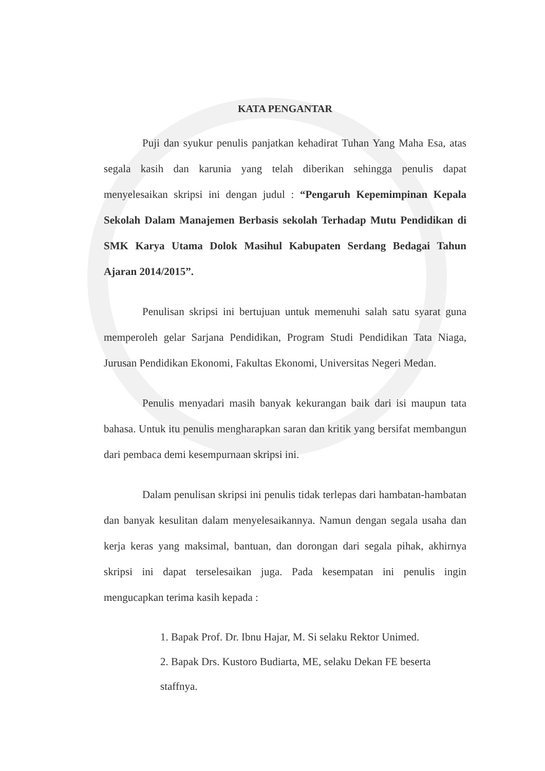KATA PENGANTAR
Puji dan syukur penulis panjatkan kehadirat Tuhan Yang Maha Esa, atas segala kasih dan karunia yang telah diberikan sehingga penulis dapat menyelesaikan skripsi ini dengan judul : “Pengaruh Kepemimpinan Kepala Sekolah Dalam Manajemen Berbasis sekolah Terhadap Mutu Pendidikan di SMK Karya Utama Dolok Masihul Kabupaten Serdang Bedagai Tahun Ajaran 2014/2015”.
Penulisan skripsi ini bertujuan untuk memenuhi salah satu syarat guna memperoleh gelar Sarjana Pendidikan, Program Studi Pendidikan Tata Niaga, Jurusan Pendidikan Ekonomi, Fakultas Ekonomi, Universitas Negeri Medan.
Penulis menyadari masih banyak kekurangan baik dari isi maupun tata bahasa. Untuk itu penulis mengharapkan saran dan kritik yang bersifat membangun dari pembaca demi kesempurnaan skripsi ini.
Dalam penulisan skripsi ini penulis tidak terlepas dari hambatan-hambatan dan banyak kesulitan dalam menyelesaikannya. Namun dengan segala usaha dan kerja keras yang maksimal, bantuan, dan dorongan dari segala pihak, akhirnya skripsi ini dapat terselesaikan juga. Pada kesempatan ini penulis ingin mengucapkan terima kasih kepada :
1. Bapak Prof. Dr. Ibnu Hajar, M. Si selaku Rektor Unimed.
2. Bapak Drs. Kustoro Budiarta, ME, selaku Dekan FE beserta staffnya.